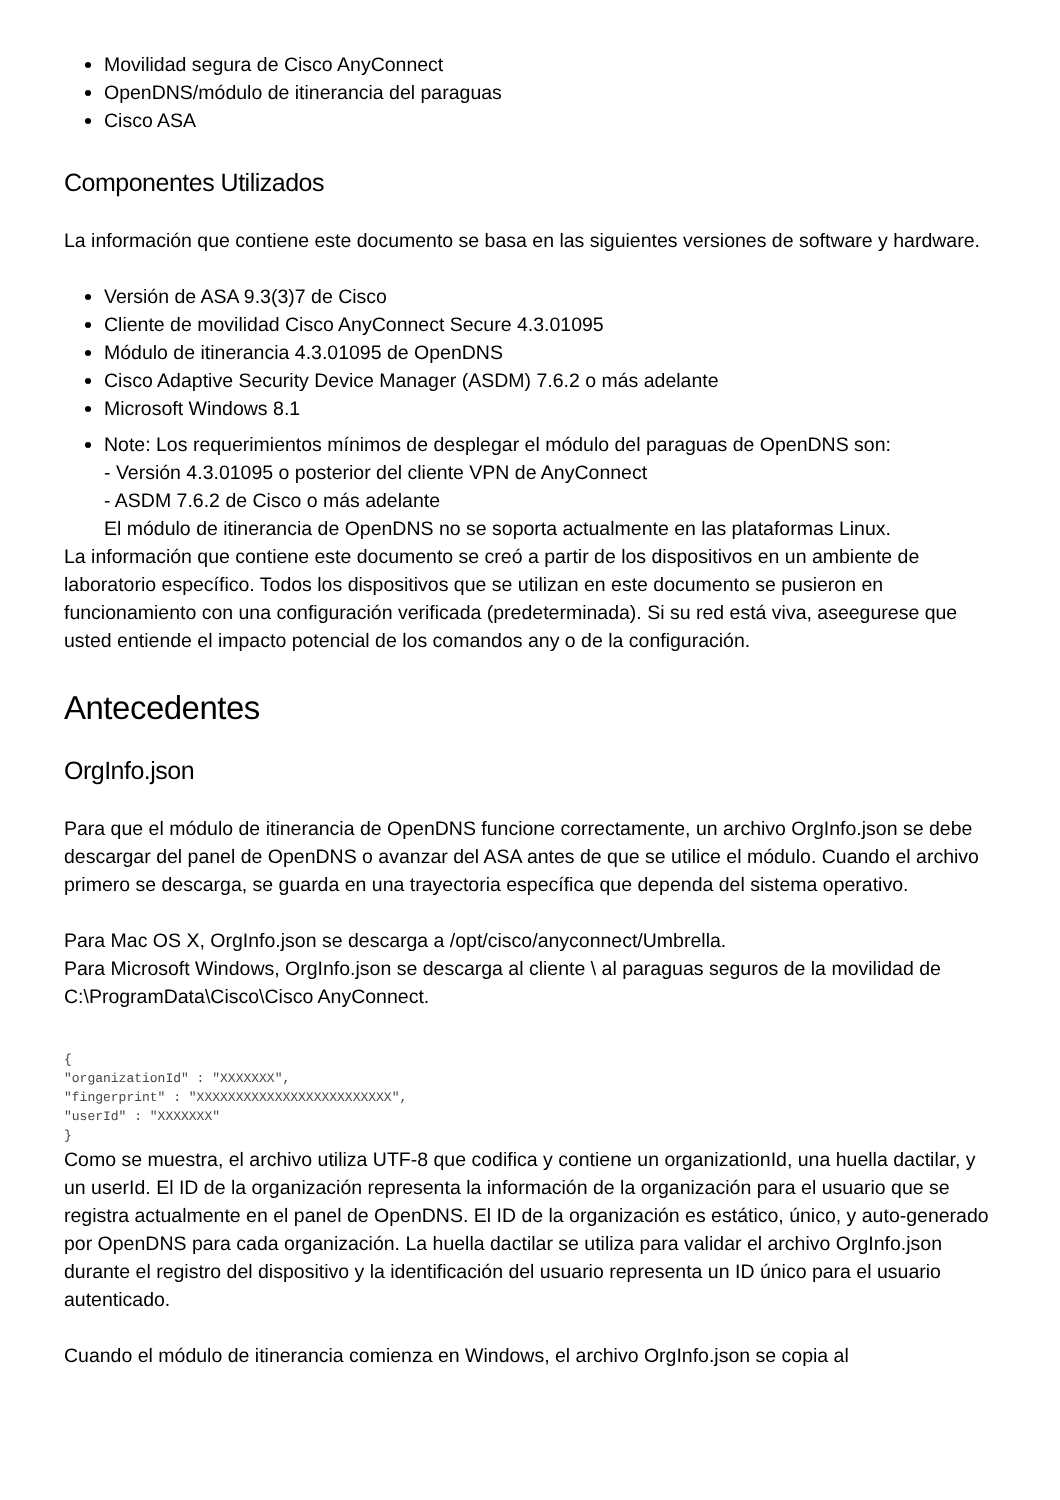Movilidad segura de Cisco AnyConnect
OpenDNS/módulo de itinerancia del paraguas
Cisco ASA
Componentes Utilizados
La información que contiene este documento se basa en las siguientes versiones de software y hardware.
Versión de ASA 9.3(3)7 de Cisco
Cliente de movilidad Cisco AnyConnect Secure 4.3.01095
Módulo de itinerancia 4.3.01095 de OpenDNS
Cisco Adaptive Security Device Manager (ASDM) 7.6.2 o más adelante
Microsoft Windows 8.1
Note: Los requerimientos mínimos de desplegar el módulo del paraguas de OpenDNS son:
- Versión 4.3.01095 o posterior del cliente VPN de AnyConnect
- ASDM 7.6.2 de Cisco o más adelante
El módulo de itinerancia de OpenDNS no se soporta actualmente en las plataformas Linux.
La información que contiene este documento se creó a partir de los dispositivos en un ambiente de laboratorio específico. Todos los dispositivos que se utilizan en este documento se pusieron en funcionamiento con una configuración verificada (predeterminada). Si su red está viva, aseegurese que usted entiende el impacto potencial de los comandos any o de la configuración.
Antecedentes
OrgInfo.json
Para que el módulo de itinerancia de OpenDNS funcione correctamente, un archivo OrgInfo.json se debe descargar del panel de OpenDNS o avanzar del ASA antes de que se utilice el módulo. Cuando el archivo primero se descarga, se guarda en una trayectoria específica que dependa del sistema operativo.
Para Mac OS X, OrgInfo.json se descarga a /opt/cisco/anyconnect/Umbrella.
Para Microsoft Windows, OrgInfo.json se descarga al cliente \ al paraguas seguros de la movilidad de C:\ProgramData\Cisco\Cisco AnyConnect.
{
"organizationId" : "XXXXXXX",
"fingerprint" : "XXXXXXXXXXXXXXXXXXXXXXXXX",
"userId" : "XXXXXXX"
}
Como se muestra, el archivo utiliza UTF-8 que codifica y contiene un organizationId, una huella dactilar, y un userId. El ID de la organización representa la información de la organización para el usuario que se registra actualmente en el panel de OpenDNS. El ID de la organización es estático, único, y auto-generado por OpenDNS para cada organización. La huella dactilar se utiliza para validar el archivo OrgInfo.json durante el registro del dispositivo y la identificación del usuario representa un ID único para el usuario autenticado.
Cuando el módulo de itinerancia comienza en Windows, el archivo OrgInfo.json se copia al